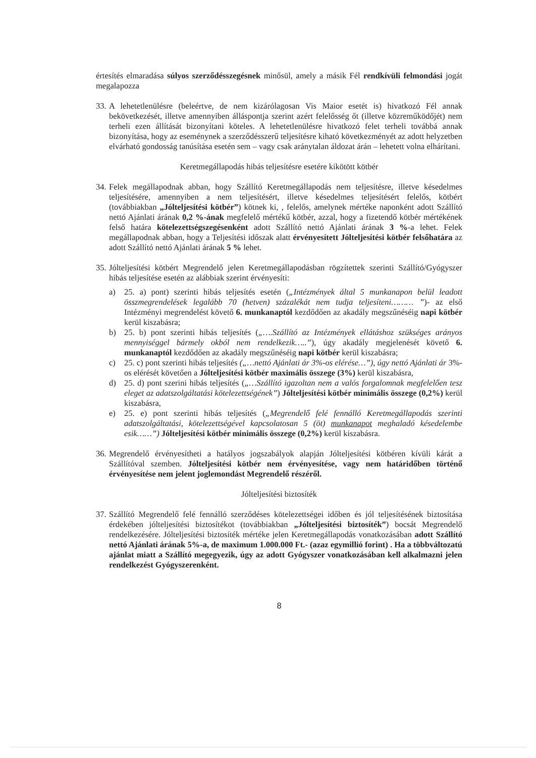értesítés elmaradása súlyos szerződésszegésnek minősül, amely a másik Fél rendkívüli felmondási jogát megalapozza
33.
A lehetetlenülésre (beleértve, de nem kizárólagosan Vis Maior esetét is) hivatkozó Fél annak bekövetkezését, illetve amennyiben álláspontja szerint azért felelősség őt (illetve közreműködőjét) nem terheli ezen állítását bizonyítani köteles. A lehetetlenülésre hivatkozó felet terheli továbbá annak bizonyítása, hogy az eseménynek a szerződésszerű teljesítésre kiható következményét az adott helyzetben elvárható gondosság tanúsítása esetén sem – vagy csak aránytalan áldozat árán – lehetett volna elhárítani.
Keretmegállapodás hibás teljesítésre esetére kikötött kötbér
34.
Felek megállapodnak abban, hogy Szállító Keretmegállapodás nem teljesítésre, illetve késedelmes teljesítésére, amennyiben a nem teljesítésért, illetve késedelmes teljesítésért felelős, kötbért (továbbiakban „Jólteljesítési kötbér”) kötnek ki, , felelős, amelynek mértéke naponként adott Szállító nettó Ajánlati árának 0,2 %-ának megfelelő mértékű kötbér, azzal, hogy a fizetendő kötbér mértékének felső határa kötelezettségszegésenként adott Szállító nettó Ajánlati árának 3 %-a lehet. Felek megállapodnak abban, hogy a Teljesítési időszak alatt érvényesített Jólteljesítési kötbér felsőhatára az adott Szállító nettó Ajánlati árának 5 % lehet.
35.
Jólteljesítési kötbért Megrendelő jelen Keretmegállapodásban rögzítettek szerinti Szállító/Gyógyszer hibás teljesítése esetén az alábbiak szerint érvényesíti:
a) 25. a) pont) szerinti hibás teljesítés esetén („Intézmények által 5 munkanapon belül leadott összmegrendelések legalább 70 (hetven) százalékát nem tudja teljesíteni……… ”)- az első Intézményi megrendelést követő 6. munkanaptól kezdődően az akadály megszűnéséig napi kötbér kerül kiszabásra;
b) 25. b) pont szerinti hibás teljesítés („….Szállító az Intézmények ellátáshoz szükséges arányos mennyiséggel bármely okból nem rendelkezik…..”), úgy akadály megjelenését követő 6. munkanaptól kezdődően az akadály megszűnéséig napi kötbér kerül kiszabásra;
c) 25. c) pont szerinti hibás teljesítés („…nettó Ajánlati ár 3%-os elérése…”), úgy nettó Ajánlati ár 3%-os elérését követően a Jólteljesítési kötbér maximális összege (3%) kerül kiszabásra,
d) 25. d) pont szerini hibás teljesítés („…Szállító igazoltan nem a valós forgalomnak megfelelően tesz eleget az adatszolgáltatási kötelezettségének”) Jólteljesítési kötbér minimális összege (0,2%) kerül kiszabásra,
e) 25. e) pont szerinti hibás teljesítés („Megrendelő felé fennálló Keretmegállapodás szerinti adatszolgáltatási, kötelezettségével kapcsolatosan 5 (öt) munkanapot meghaladó késedelembe esik……”) Jólteljesítési kötbér minimális összege (0,2%) kerül kiszabásra.
36.
Megrendelő érvényesítheti a hatályos jogszabályok alapján Jólteljesítési kötbéren kívüli kárát a Szállítóval szemben. Jólteljesítési kötbér nem érvényesítése, vagy nem határidőben történő érvényesítése nem jelent joglemondást Megrendelő részéről.
Jólteljesítési biztosíték
37.
Szállító Megrendelő felé fennálló szerződéses kötelezettségei időben és jól teljesítésének biztosítása érdekében jólteljesítési biztosítékot (továbbiakban „Jólteljesítési biztosíték”) bocsát Megrendelő rendelkezésére. Jólteljesítési biztosíték mértéke jelen Keretmegállapodás vonatkozásában adott Szállító nettó Ajánlati árának 5%-a, de maximum 1.000.000 Ft.- (azaz egymillió forint) . Ha a többváltozatú ajánlat miatt a Szállító megegyezik, úgy az adott Gyógyszer vonatkozásában kell alkalmazni jelen rendelkezést Gyógyszerenként.
8